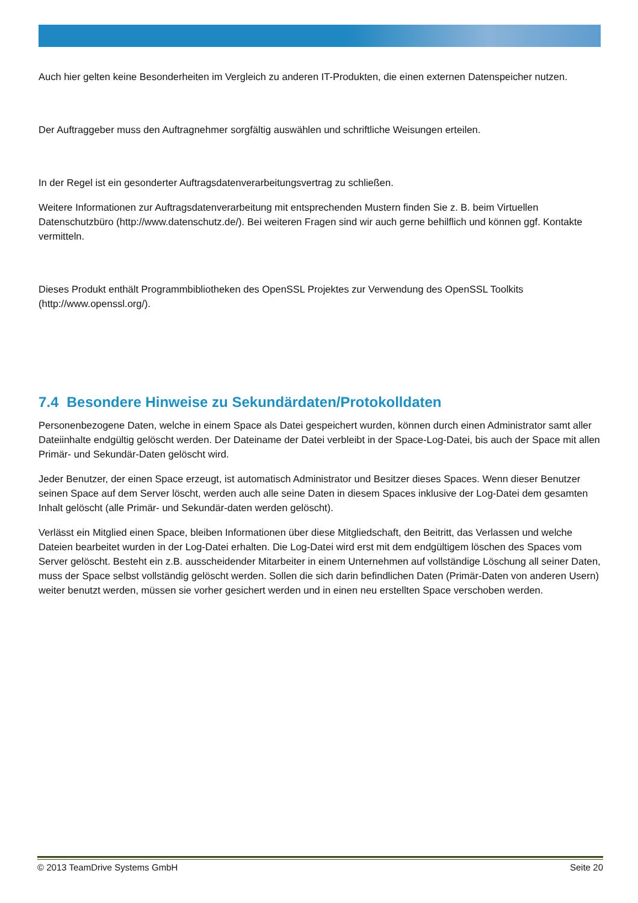Auch hier gelten keine Besonderheiten im Vergleich zu anderen IT-Produkten, die einen externen Datenspeicher nutzen.
Der Auftraggeber muss den Auftragnehmer sorgfältig auswählen und schriftliche Weisungen erteilen.
In der Regel ist ein gesonderter Auftragsdatenverarbeitungsvertrag zu schließen.
Weitere Informationen zur Auftragsdatenverarbeitung mit entsprechenden Mustern finden Sie z. B. beim Virtuellen Datenschutzbüro (http://www.datenschutz.de/). Bei weiteren Fragen sind wir auch gerne behilflich und können ggf. Kontakte vermitteln.
Dieses Produkt enthält Programmbibliotheken des OpenSSL Projektes zur Verwendung des OpenSSL Toolkits (http://www.openssl.org/).
7.4 Besondere Hinweise zu Sekundärdaten/Protokolldaten
Personenbezogene Daten, welche in einem Space als Datei gespeichert wurden, können durch einen Administrator samt aller Dateiinhalte endgültig gelöscht werden. Der Dateiname der Datei verbleibt in der Space-Log-Datei, bis auch der Space mit allen Primär- und Sekundär-Daten gelöscht wird.
Jeder Benutzer, der einen Space erzeugt, ist automatisch Administrator und Besitzer dieses Spaces. Wenn dieser Benutzer seinen Space auf dem Server löscht, werden auch alle seine Daten in diesem Spaces inklusive der Log-Datei dem gesamten Inhalt gelöscht (alle Primär- und Sekundär-daten werden gelöscht).
Verlässt ein Mitglied einen Space, bleiben Informationen über diese Mitgliedschaft, den Beitritt, das Verlassen und welche Dateien bearbeitet wurden in der Log-Datei erhalten. Die Log-Datei wird erst mit dem endgültigem löschen des Spaces vom Server gelöscht. Besteht ein z.B. ausscheidender Mitarbeiter in einem Unternehmen auf vollständige Löschung all seiner Daten, muss der Space selbst vollständig gelöscht werden. Sollen die sich darin befindlichen Daten (Primär-Daten von anderen Usern) weiter benutzt werden, müssen sie vorher gesichert werden und in einen neu erstellten Space verschoben werden.
© 2013 TeamDrive Systems GmbH Seite 20